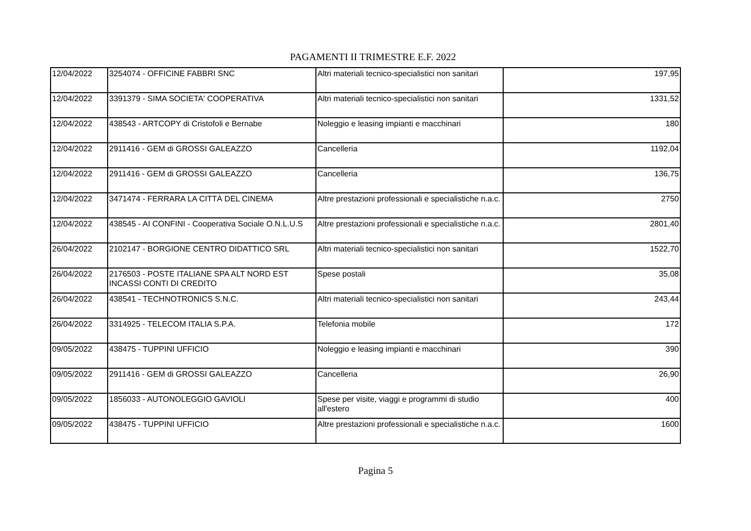PAGAMENTI II TRIMESTRE E.F. 2022
| 12/04/2022 | 3254074 - OFFICINE FABBRI SNC | Altri materiali tecnico-specialistici non sanitari | 197,95 |
| 12/04/2022 | 3391379 - SIMA SOCIETA' COOPERATIVA | Altri materiali tecnico-specialistici non sanitari | 1331,52 |
| 12/04/2022 | 438543 - ARTCOPY di Cristofoli e Bernabe | Noleggio e leasing impianti e macchinari | 180 |
| 12/04/2022 | 2911416 - GEM di GROSSI GALEAZZO | Cancelleria | 1192,04 |
| 12/04/2022 | 2911416 - GEM di GROSSI GALEAZZO | Cancelleria | 136,75 |
| 12/04/2022 | 3471474 - FERRARA LA CITTÀ DEL CINEMA | Altre prestazioni professionali e specialistiche n.a.c. | 2750 |
| 12/04/2022 | 438545 - AI CONFINI - Cooperativa Sociale O.N.L.U.S | Altre prestazioni professionali e specialistiche n.a.c. | 2801,40 |
| 26/04/2022 | 2102147 - BORGIONE CENTRO DIDATTICO SRL | Altri materiali tecnico-specialistici non sanitari | 1522,70 |
| 26/04/2022 | 2176503 - POSTE ITALIANE SPA ALT NORD EST INCASSI CONTI DI CREDITO | Spese postali | 35,08 |
| 26/04/2022 | 438541 - TECHNOTRONICS S.N.C. | Altri materiali tecnico-specialistici non sanitari | 243,44 |
| 26/04/2022 | 3314925 - TELECOM ITALIA S.P.A. | Telefonia mobile | 172 |
| 09/05/2022 | 438475 - TUPPINI UFFICIO | Noleggio e leasing impianti e macchinari | 390 |
| 09/05/2022 | 2911416 - GEM di GROSSI GALEAZZO | Cancelleria | 26,90 |
| 09/05/2022 | 1856033 - AUTONOLEGGIO GAVIOLI | Spese per visite, viaggi e programmi di studio all'estero | 400 |
| 09/05/2022 | 438475 - TUPPINI UFFICIO | Altre prestazioni professionali e specialistiche n.a.c. | 1600 |
Pagina 5